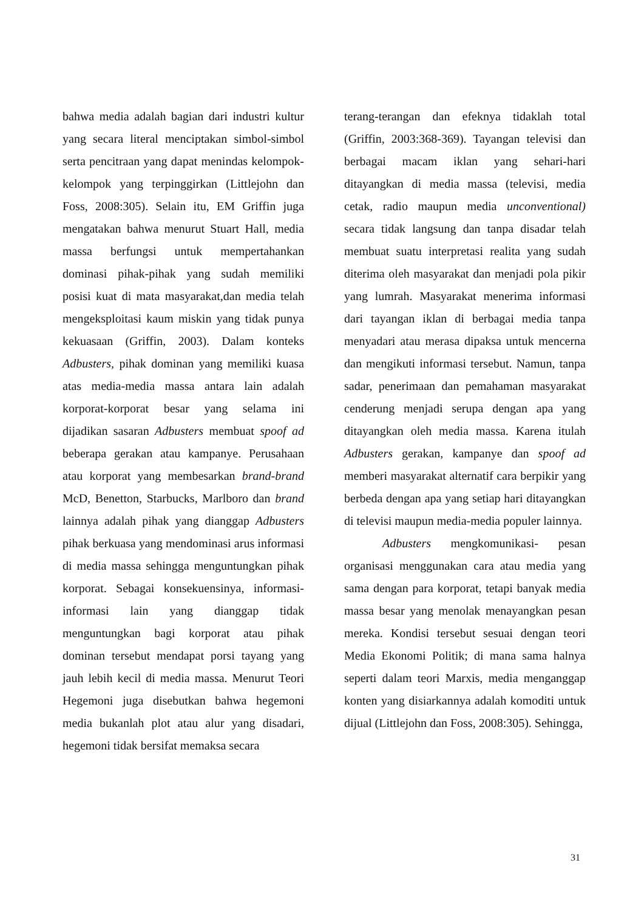bahwa media adalah bagian dari industri kultur yang secara literal menciptakan simbol-simbol serta pencitraan yang dapat menindas kelompok-kelompok yang terpinggirkan (Littlejohn dan Foss, 2008:305). Selain itu, EM Griffin juga mengatakan bahwa menurut Stuart Hall, media massa berfungsi untuk mempertahankan dominasi pihak-pihak yang sudah memiliki posisi kuat di mata masyarakat,dan media telah mengeksploitasi kaum miskin yang tidak punya kekuasaan (Griffin, 2003). Dalam konteks Adbusters, pihak dominan yang memiliki kuasa atas media-media massa antara lain adalah korporat-korporat besar yang selama ini dijadikan sasaran Adbusters membuat spoof ad beberapa gerakan atau kampanye. Perusahaan atau korporat yang membesarkan brand-brand McD, Benetton, Starbucks, Marlboro dan brand lainnya adalah pihak yang dianggap Adbusters pihak berkuasa yang mendominasi arus informasi di media massa sehingga menguntungkan pihak korporat. Sebagai konsekuensinya, informasi-informasi lain yang dianggap tidak menguntungkan bagi korporat atau pihak dominan tersebut mendapat porsi tayang yang jauh lebih kecil di media massa. Menurut Teori Hegemoni juga disebutkan bahwa hegemoni media bukanlah plot atau alur yang disadari, hegemoni tidak bersifat memaksa secara
terang-terangan dan efeknya tidaklah total (Griffin, 2003:368-369). Tayangan televisi dan berbagai macam iklan yang sehari-hari ditayangkan di media massa (televisi, media cetak, radio maupun media unconventional) secara tidak langsung dan tanpa disadar telah membuat suatu interpretasi realita yang sudah diterima oleh masyarakat dan menjadi pola pikir yang lumrah. Masyarakat menerima informasi dari tayangan iklan di berbagai media tanpa menyadari atau merasa dipaksa untuk mencerna dan mengikuti informasi tersebut. Namun, tanpa sadar, penerimaan dan pemahaman masyarakat cenderung menjadi serupa dengan apa yang ditayangkan oleh media massa. Karena itulah Adbusters gerakan, kampanye dan spoof ad memberi masyarakat alternatif cara berpikir yang berbeda dengan apa yang setiap hari ditayangkan di televisi maupun media-media populer lainnya.
Adbusters mengkomunikasi- pesan organisasi menggunakan cara atau media yang sama dengan para korporat, tetapi banyak media massa besar yang menolak menayangkan pesan mereka. Kondisi tersebut sesuai dengan teori Media Ekonomi Politik; di mana sama halnya seperti dalam teori Marxis, media menganggap konten yang disiarkannya adalah komoditi untuk dijual (Littlejohn dan Foss, 2008:305). Sehingga,
31